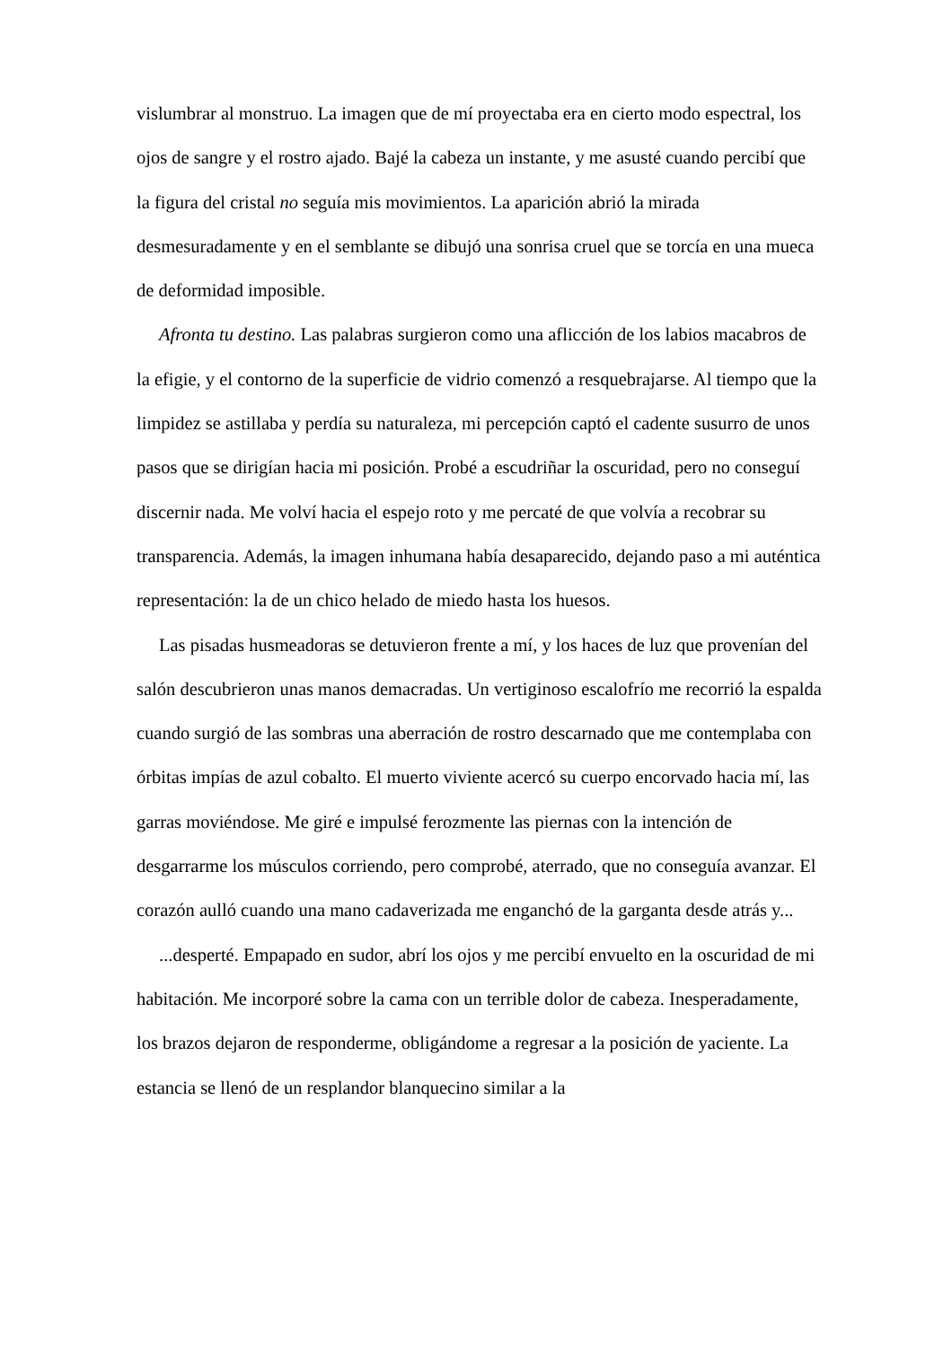vislumbrar al monstruo. La imagen que de mí proyectaba era en cierto modo espectral, los ojos de sangre y el rostro ajado. Bajé la cabeza un instante, y me asusté cuando percibí que la figura del cristal no seguía mis movimientos. La aparición abrió la mirada desmesuradamente y en el semblante se dibujó una sonrisa cruel que se torcía en una mueca de deformidad imposible.
Afronta tu destino. Las palabras surgieron como una aflicción de los labios macabros de la efigie, y el contorno de la superficie de vidrio comenzó a resquebrajarse. Al tiempo que la limpidez se astillaba y perdía su naturaleza, mi percepción captó el cadente susurro de unos pasos que se dirigían hacia mi posición. Probé a escudriñar la oscuridad, pero no conseguí discernir nada. Me volví hacia el espejo roto y me percaté de que volvía a recobrar su transparencia. Además, la imagen inhumana había desaparecido, dejando paso a mi auténtica representación: la de un chico helado de miedo hasta los huesos.
Las pisadas husmeadoras se detuvieron frente a mí, y los haces de luz que provenían del salón descubrieron unas manos demacradas. Un vertiginoso escalofrío me recorrió la espalda cuando surgió de las sombras una aberración de rostro descarnado que me contemplaba con órbitas impías de azul cobalto. El muerto viviente acercó su cuerpo encorvado hacia mí, las garras moviéndose. Me giré e impulsé ferozmente las piernas con la intención de desgarrarme los músculos corriendo, pero comprobé, aterrado, que no conseguía avanzar. El corazón aulló cuando una mano cadaverizada me enganchó de la garganta desde atrás y...
...desperté. Empapado en sudor, abrí los ojos y me percibí envuelto en la oscuridad de mi habitación. Me incorporé sobre la cama con un terrible dolor de cabeza. Inesperadamente, los brazos dejaron de responderme, obligándome a regresar a la posición de yaciente. La estancia se llenó de un resplandor blanquecino similar a la